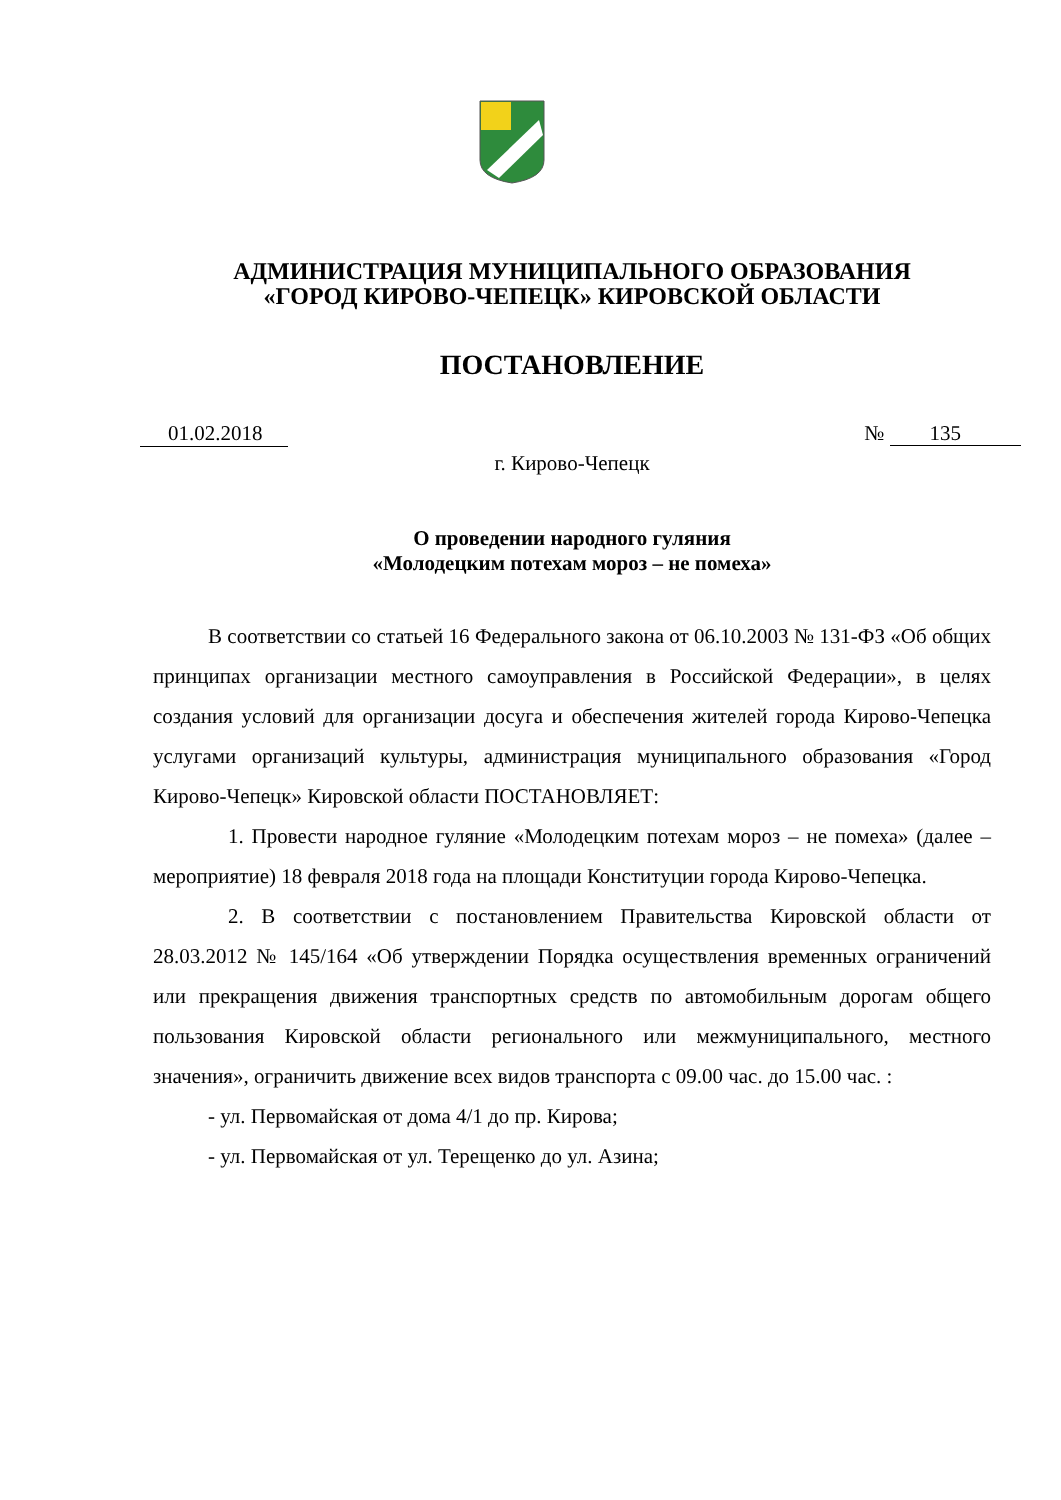АДМИНИСТРАЦИЯ МУНИЦИПАЛЬНОГО ОБРАЗОВАНИЯ
«ГОРОД КИРОВО-ЧЕПЕЦК» КИРОВСКОЙ ОБЛАСТИ
ПОСТАНОВЛЕНИЕ
01.02.2018 № 135
г. Кирово-Чепецк
О проведении народного гуляния
«Молодецким потехам мороз – не помеха»
В соответствии со статьей 16 Федерального закона от 06.10.2003 № 131-ФЗ «Об общих принципах организации местного самоуправления в Российской Федерации», в целях создания условий для организации досуга и обеспечения жителей города Кирово-Чепецка услугами организаций культуры, администрация муниципального образования «Город Кирово-Чепецк» Кировской области ПОСТАНОВЛЯЕТ:
1. Провести народное гуляние «Молодецким потехам мороз – не помеха» (далее – мероприятие) 18 февраля 2018 года на площади Конституции города Кирово-Чепецка.
2. В соответствии с постановлением Правительства Кировской области от 28.03.2012 № 145/164 «Об утверждении Порядка осуществления временных ограничений или прекращения движения транспортных средств по автомобильным дорогам общего пользования Кировской области регионального или межмуниципального, местного значения», ограничить движение всех видов транспорта с 09.00 час. до 15.00 час. :
- ул. Первомайская от дома 4/1 до пр. Кирова;
- ул. Первомайская от ул. Терещенко до ул. Азина;